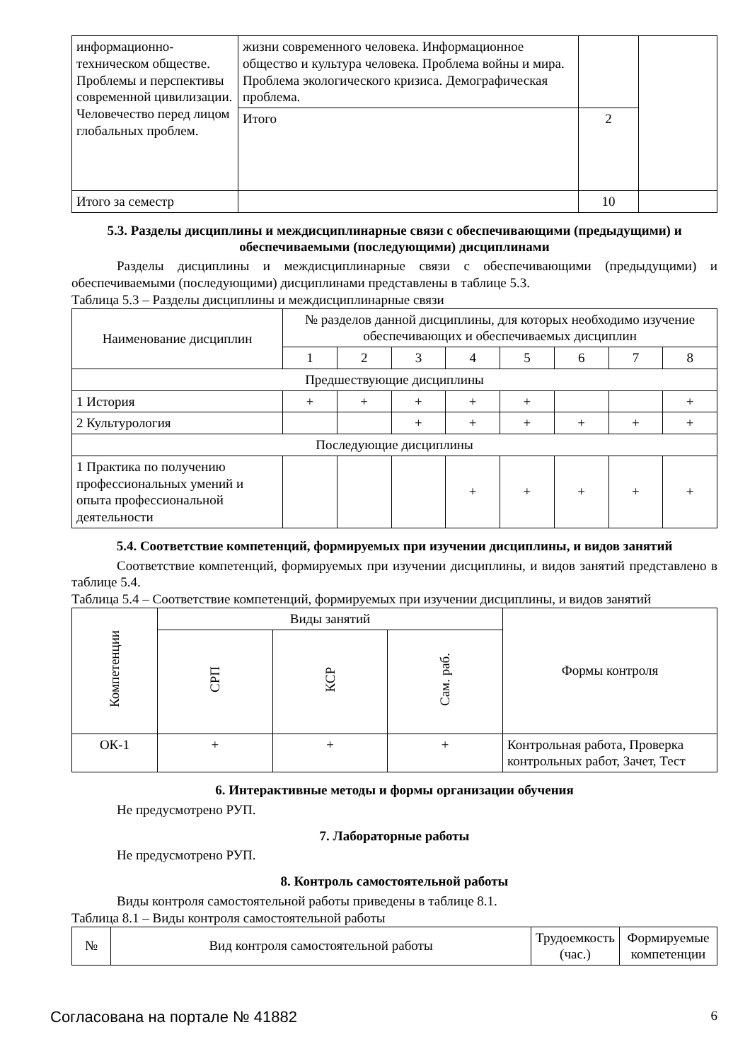| информационно-техническом обществе. Проблемы и перспективы современной цивилизации. Человечество перед лицом глобальных проблем. | жизни современного человека. Информационное общество и культура человека. Проблема войны и мира. Проблема экологического кризиса. Демографическая проблема. | | |
| | Итого | 2 | |
| Итого за семестр | | 10 | |
5.3. Разделы дисциплины и междисциплинарные связи с обеспечивающими (предыдущими) и обеспечиваемыми (последующими) дисциплинами
Разделы дисциплины и междисциплинарные связи с обеспечивающими (предыдущими) и обеспечиваемыми (последующими) дисциплинами представлены в таблице 5.3.
Таблица 5.3 – Разделы дисциплины и междисциплинарные связи
| Наименование дисциплин | № разделов данной дисциплины, для которых необходимо изучение обеспечивающих и обеспечиваемых дисциплин | | | | | | | |
| --- | --- | --- | --- | --- | --- | --- | --- | --- |
| | 1 | 2 | 3 | 4 | 5 | 6 | 7 | 8 |
| Предшествующие дисциплины | | | | | | | | |
| 1 История | + | + | + | + | + | | | + |
| 2 Культурология | | | + | + | + | + | + | + |
| Последующие дисциплины | | | | | | | | |
| 1 Практика по получению профессиональных умений и опыта профессиональной деятельности | | | | + | + | + | + | + |
5.4. Соответствие компетенций, формируемых при изучении дисциплины, и видов занятий
Соответствие компетенций, формируемых при изучении дисциплины, и видов занятий представлено в таблице 5.4.
Таблица 5.4 – Соответствие компетенций, формируемых при изучении дисциплины, и видов занятий
| Компетенции | Виды занятий | | | Формы контроля |
| --- | --- | --- | --- | --- |
| | СРП | КСР | Сам. раб. | |
| ОК-1 | + | + | + | Контрольная работа, Проверка контрольных работ, Зачет, Тест |
6. Интерактивные методы и формы организации обучения
Не предусмотрено РУП.
7. Лабораторные работы
Не предусмотрено РУП.
8. Контроль самостоятельной работы
Виды контроля самостоятельной работы приведены в таблице 8.1.
Таблица 8.1 – Виды контроля самостоятельной работы
| № | Вид контроля самостоятельной работы | Трудоемкость (час.) | Формируемые компетенции |
| --- | --- | --- | --- |
Согласована на портале № 41882 6